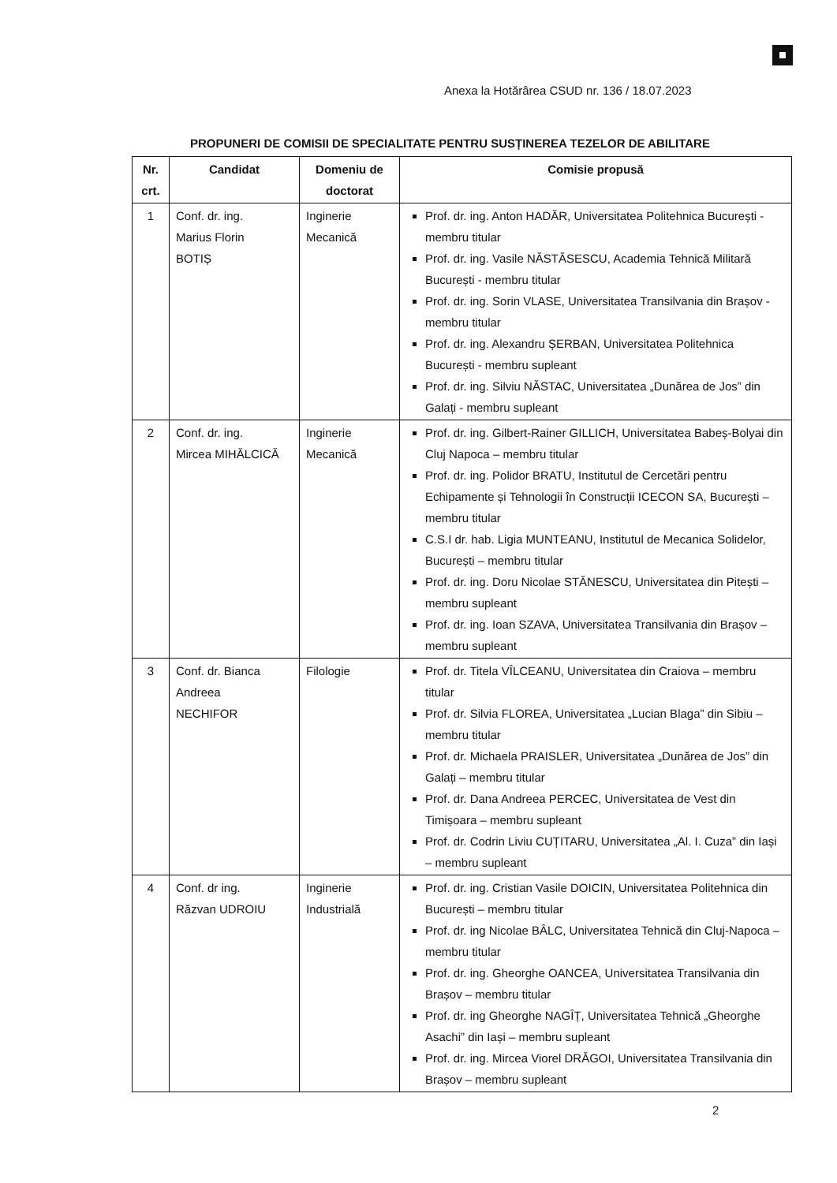Anexa la Hotărârea CSUD nr. 136 / 18.07.2023
PROPUNERI DE COMISII DE SPECIALITATE PENTRU SUSȚINEREA TEZELOR DE ABILITARE
| Nr. crt. | Candidat | Domeniu de doctorat | Comisie propusă |
| --- | --- | --- | --- |
| 1 | Conf. dr. ing. Marius Florin BOTIȘ | Inginerie Mecanică | Prof. dr. ing. Anton HADĂR, Universitatea Politehnica București - membru titular Prof. dr. ing. Vasile NĂSTĂSESCU, Academia Tehnică Militară București - membru titular Prof. dr. ing. Sorin VLASE, Universitatea Transilvania din Brașov - membru titular Prof. dr. ing. Alexandru ȘERBAN, Universitatea Politehnica București - membru supleant Prof. dr. ing. Silviu NĂSTAC, Universitatea „Dunărea de Jos” din Galați - membru supleant |
| 2 | Conf. dr. ing. Mircea MIHĂLCICĂ | Inginerie Mecanică | Prof. dr. ing. Gilbert-Rainer GILLICH, Universitatea Babeș-Bolyai din Cluj Napoca – membru titular Prof. dr. ing. Polidor BRATU, Institutul de Cercetări pentru Echipamente și Tehnologii în Construcții ICECON SA, București – membru titular C.S.I dr. hab. Ligia MUNTEANU, Institutul de Mecanica Solidelor, București – membru titular Prof. dr. ing. Doru Nicolae STĂNESCU, Universitatea din Pitești – membru supleant Prof. dr. ing. Ioan SZAVA, Universitatea Transilvania din Brașov – membru supleant |
| 3 | Conf. dr. Bianca Andreea NECHIFOR | Filologie | Prof. dr. Titela VÎLCEANU, Universitatea din Craiova – membru titular Prof. dr. Silvia FLOREA, Universitatea „Lucian Blaga” din Sibiu – membru titular Prof. dr. Michaela PRAISLER, Universitatea „Dunărea de Jos” din Galați – membru titular Prof. dr. Dana Andreea PERCEC, Universitatea de Vest din Timișoara – membru supleant Prof. dr. Codrin Liviu CUȚITARU, Universitatea „Al. I. Cuza” din Iași – membru supleant |
| 4 | Conf. dr ing. Răzvan UDROIU | Inginerie Industrială | Prof. dr. ing. Cristian Vasile DOICIN, Universitatea Politehnica din București – membru titular Prof. dr. ing Nicolae BÂLC, Universitatea Tehnică din Cluj-Napoca – membru titular Prof. dr. ing. Gheorghe OANCEA, Universitatea Transilvania din Brașov – membru titular Prof. dr. ing Gheorghe NAGÎȚ, Universitatea Tehnică „Gheorghe Asachi” din Iași – membru supleant Prof. dr. ing. Mircea Viorel DRĂGOI, Universitatea Transilvania din Brașov – membru supleant |
2